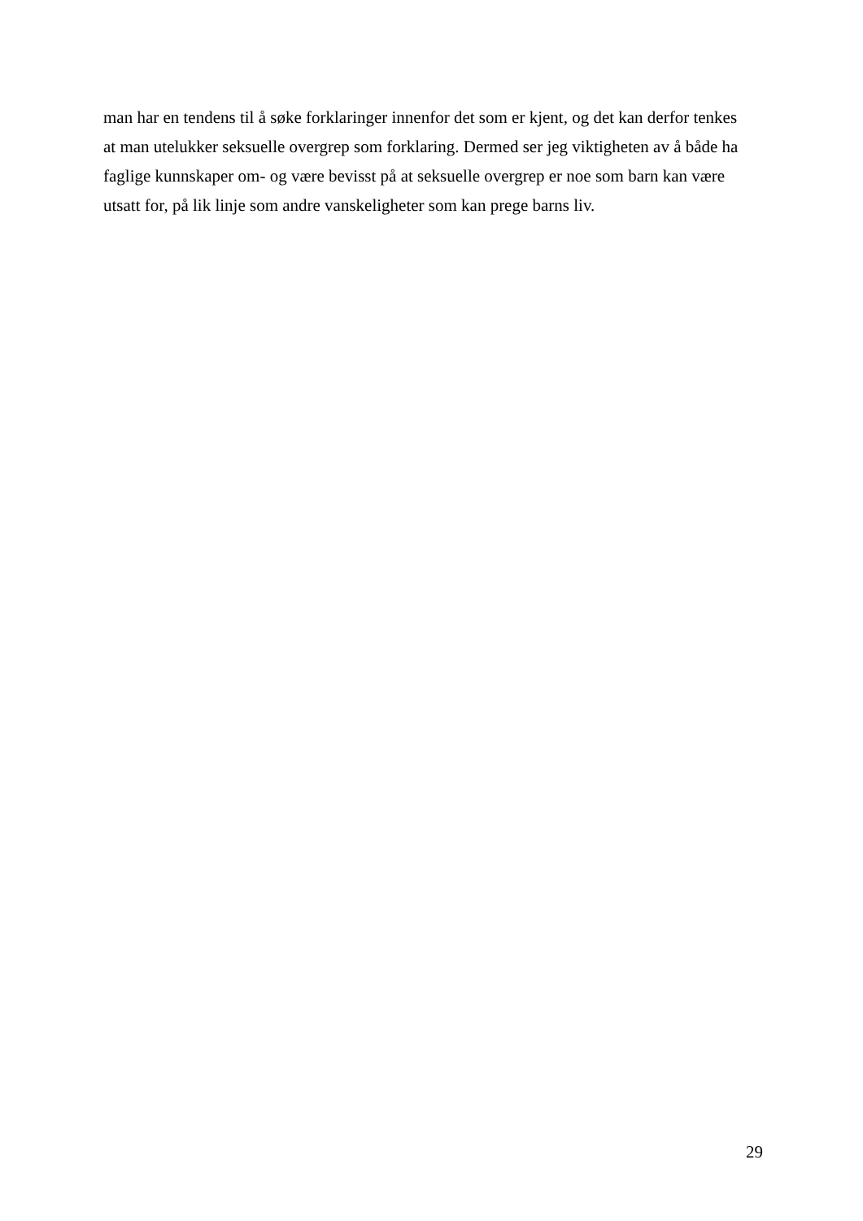man har en tendens til å søke forklaringer innenfor det som er kjent, og det kan derfor tenkes
at man utelukker seksuelle overgrep som forklaring. Dermed ser jeg viktigheten av å både ha
faglige kunnskaper om- og være bevisst på at seksuelle overgrep er noe som barn kan være
utsatt for, på lik linje som andre vanskeligheter som kan prege barns liv.
29